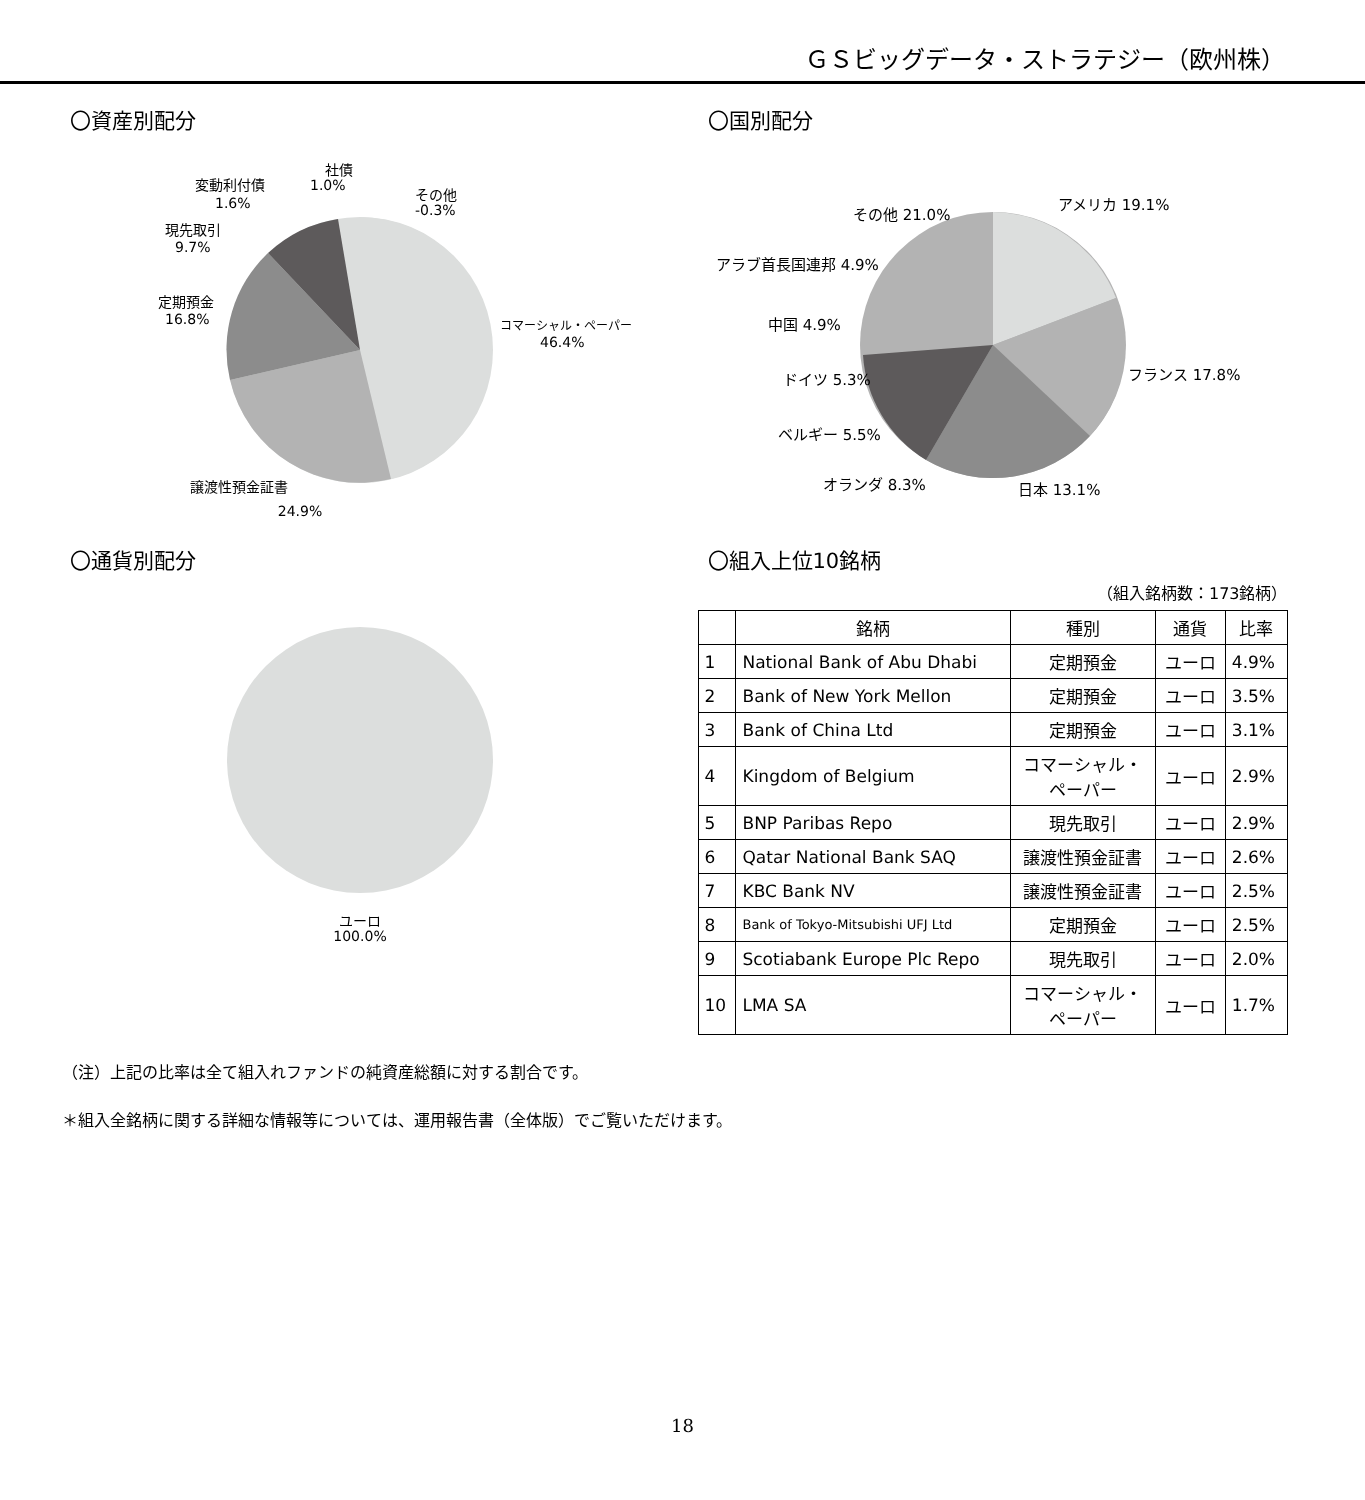ＧＳビッグデータ・ストラテジー（欧州株）
〇資産別配分
社債
1.0%
変動利付債
1.6%
その他
-0.3%
現先取引
9.7%
定期預金
16.8%
コマーシャル・ペーパー
46.4%
譲渡性預金証書
24.9%
〇国別配分
アメリカ 19.1%
その他 21.0%
アラブ首長国連邦 4.9%
中国 4.9%
ドイツ 5.3%
ベルギー 5.5%
フランス 17.8%
オランダ 8.3%
日本 13.1%
〇通貨別配分
ユーロ
100.0%
〇組入上位10銘柄
（組入銘柄数：173銘柄）
| | 銘柄 | 種別 | 通貨 | 比率 |
| --- | --- | --- | --- | --- |
| 1 | National Bank of Abu Dhabi | 定期預金 | ユーロ | 4.9% |
| 2 | Bank of New York Mellon | 定期預金 | ユーロ | 3.5% |
| 3 | Bank of China Ltd | 定期預金 | ユーロ | 3.1% |
| 4 | Kingdom of Belgium | コマーシャル・ ペーパー | ユーロ | 2.9% |
| 5 | BNP Paribas Repo | 現先取引 | ユーロ | 2.9% |
| 6 | Qatar National Bank SAQ | 譲渡性預金証書 | ユーロ | 2.6% |
| 7 | KBC Bank NV | 譲渡性預金証書 | ユーロ | 2.5% |
| 8 | Bank of Tokyo-Mitsubishi UFJ Ltd | 定期預金 | ユーロ | 2.5% |
| 9 | Scotiabank Europe Plc Repo | 現先取引 | ユーロ | 2.0% |
| 10 | LMA SA | コマーシャル・ ペーパー | ユーロ | 1.7% |
（注）上記の比率は全て組入れファンドの純資産総額に対する割合です。
＊組入全銘柄に関する詳細な情報等については、運用報告書（全体版）でご覧いただけます。
18